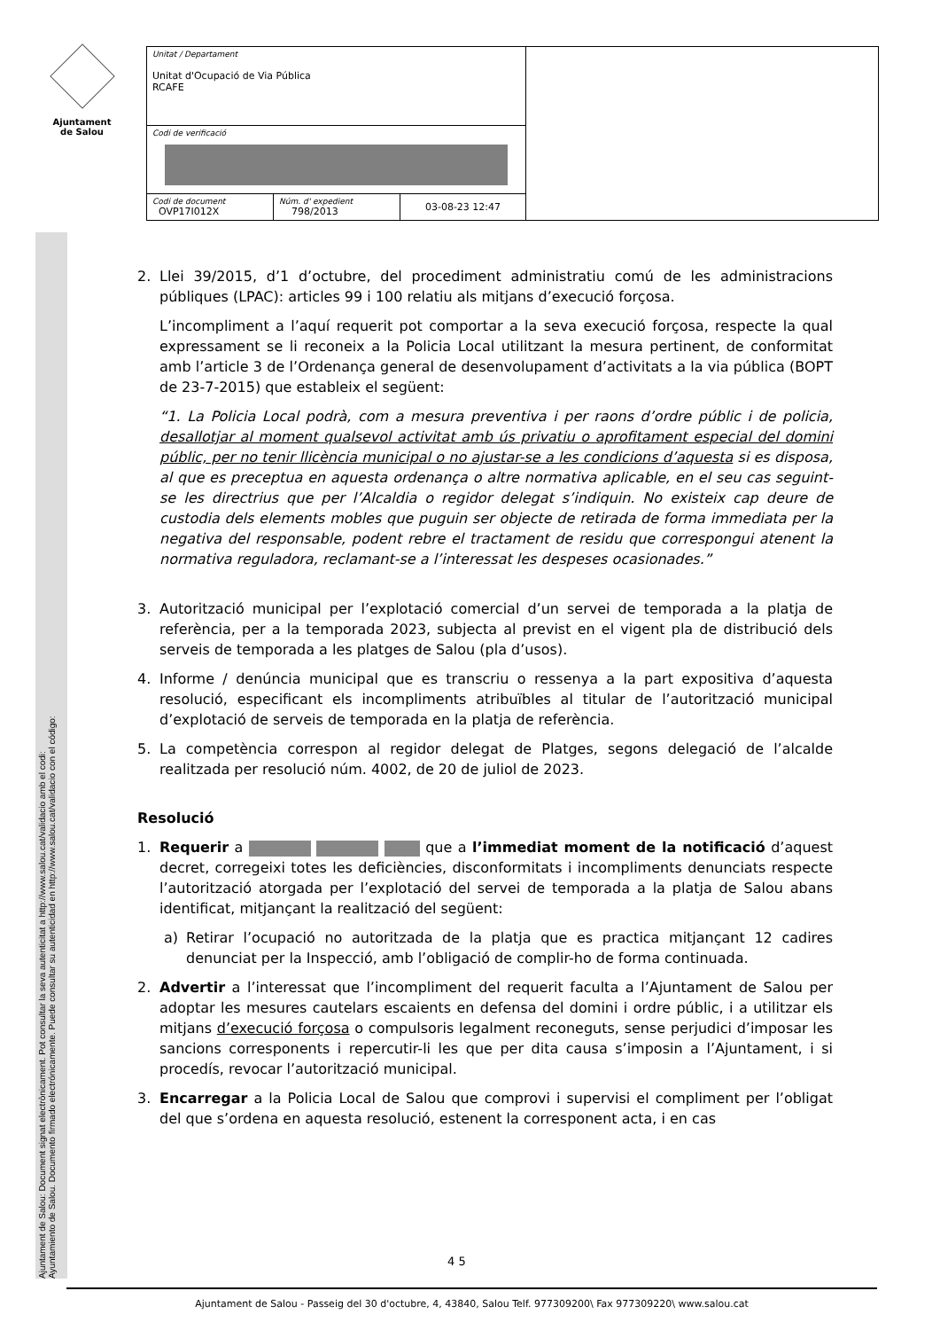Ajuntament
de Salou
| Unitat / Departament Unitat d'Ocupació de Via Pública RCAFE | | | |
| Codi de verificació | | | |
| Codi de document OVP17I012X | Núm. d' expedient 798/2013 | 03-08-23 12:47 | |
Ajuntament de Salou: Document signat electrònicament. Pot consultar la seva autenticitat a http://www.salou.cat/validacio amb el codi:
Ayuntamiento de Salou. Documento firmado electrónicamente. Puede consultar su autenticidad en http://www.salou.cat/validacio con el código:
2. Llei 39/2015, d’1 d’octubre, del procediment administratiu comú de les administracions públiques (LPAC): articles 99 i 100 relatiu als mitjans d’execució forçosa.
L’incompliment a l’aquí requerit pot comportar a la seva execució forçosa, respecte la qual expressament se li reconeix a la Policia Local utilitzant la mesura pertinent, de conformitat amb l’article 3 de l’Ordenança general de desenvolupament d’activitats a la via pública (BOPT de 23-7-2015) que estableix el següent:
“1. La Policia Local podrà, com a mesura preventiva i per raons d’ordre públic i de policia, desallotjar al moment qualsevol activitat amb ús privatiu o aprofitament especial del domini públic, per no tenir llicència municipal o no ajustar-se a les condicions d’aquesta si es disposa, al que es preceptua en aquesta ordenança o altre normativa aplicable, en el seu cas seguint-se les directrius que per l’Alcaldia o regidor delegat s’indiquin. No existeix cap deure de custodia dels elements mobles que puguin ser objecte de retirada de forma immediata per la negativa del responsable, podent rebre el tractament de residu que correspongui atenent la normativa reguladora, reclamant-se a l’interessat les despeses ocasionades.”
3. Autorització municipal per l’explotació comercial d’un servei de temporada a la platja de referència, per a la temporada 2023, subjecta al previst en el vigent pla de distribució dels serveis de temporada a les platges de Salou (pla d’usos).
4. Informe / denúncia municipal que es transcriu o ressenya a la part expositiva d’aquesta resolució, especificant els incompliments atribuïbles al titular de l’autorització municipal d’explotació de serveis de temporada en la platja de referència.
5. La competència correspon al regidor delegat de Platges, segons delegació de l’alcalde realitzada per resolució núm. 4002, de 20 de juliol de 2023.
Resolució
1. Requerir a que a l’immediat moment de la notificació d’aquest decret, corregeixi totes les deficiències, disconformitats i incompliments denunciats respecte l’autorització atorgada per l’explotació del servei de temporada a la platja de Salou abans identificat, mitjançant la realització del següent:
a) Retirar l’ocupació no autoritzada de la platja que es practica mitjançant 12 cadires denunciat per la Inspecció, amb l’obligació de complir-ho de forma continuada.
2. Advertir a l’interessat que l’incompliment del requerit faculta a l’Ajuntament de Salou per adoptar les mesures cautelars escaients en defensa del domini i ordre públic, i a utilitzar els mitjans d’execució forçosa o compulsoris legalment reconeguts, sense perjudici d’imposar les sancions corresponents i repercutir-li les que per dita causa s’imposin a l’Ajuntament, i si procedís, revocar l’autorització municipal.
3. Encarregar a la Policia Local de Salou que comprovi i supervisi el compliment per l’obligat del que s’ordena en aquesta resolució, estenent la corresponent acta, i en cas
4 5
Ajuntament de Salou - Passeig del 30 d'octubre, 4, 43840, Salou Telf. 977309200\ Fax 977309220\ www.salou.cat